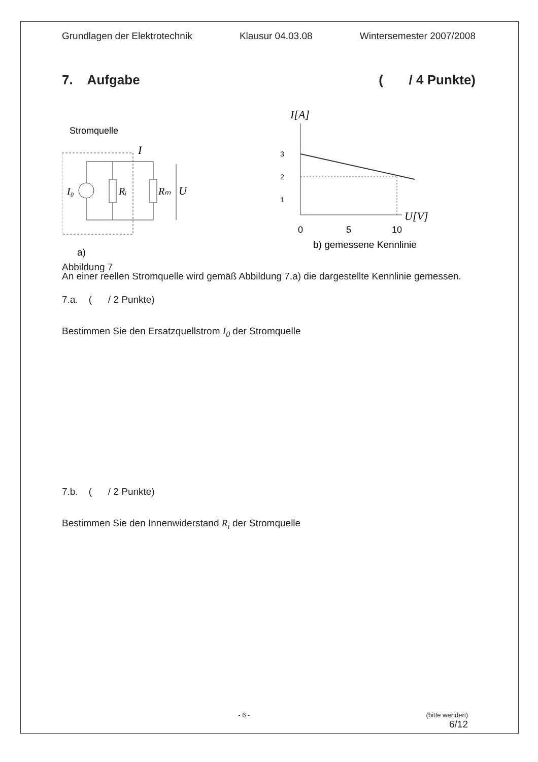Grundlagen der Elektrotechnik Klausur 04.03.08 Wintersemester 2007/2008
7. Aufgabe ( / 4 Punkte)
Stromquelle
I₀
Rᵢ
Rₘ
U
I
a)
Abbildung 7
I[A]
3
2
1
U[V]
0
5
10
b) gemessene Kennlinie
An einer reellen Stromquelle wird gemäß Abbildung 7.a) die dargestellte Kennlinie gemessen.
7.a. ( / 2 Punkte)
Bestimmen Sie den Ersatzquellstrom I<sub>0</sub> der Stromquelle
7.b. ( / 2 Punkte)
Bestimmen Sie den Innenwiderstand R<sub>i</sub> der Stromquelle
- 6 - (bitte wenden)
6/12